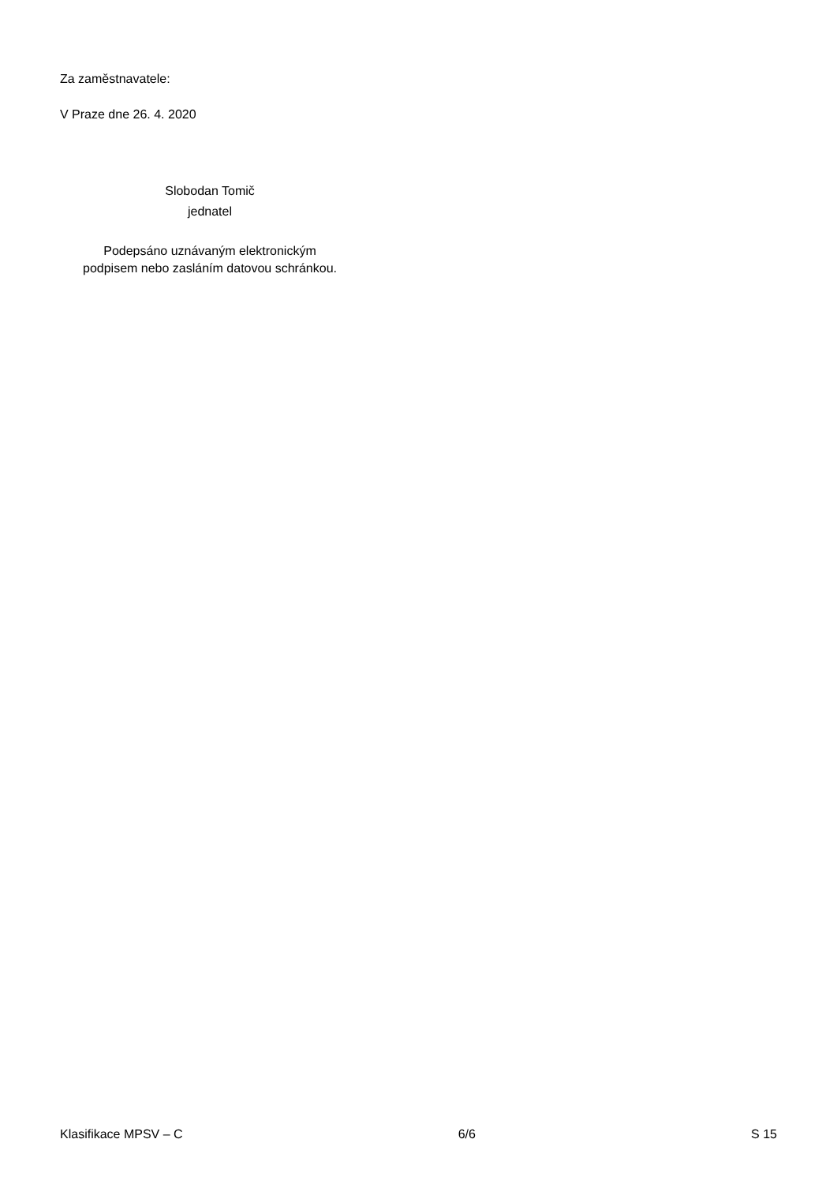Za zaměstnavatele:
V Praze dne 26. 4. 2020
Slobodan Tomič
jednatel
Podepsáno uznávaným elektronickým
podpisem nebo zasláním datovou schránkou.
Klasifikace MPSV – C 6/6 S 15